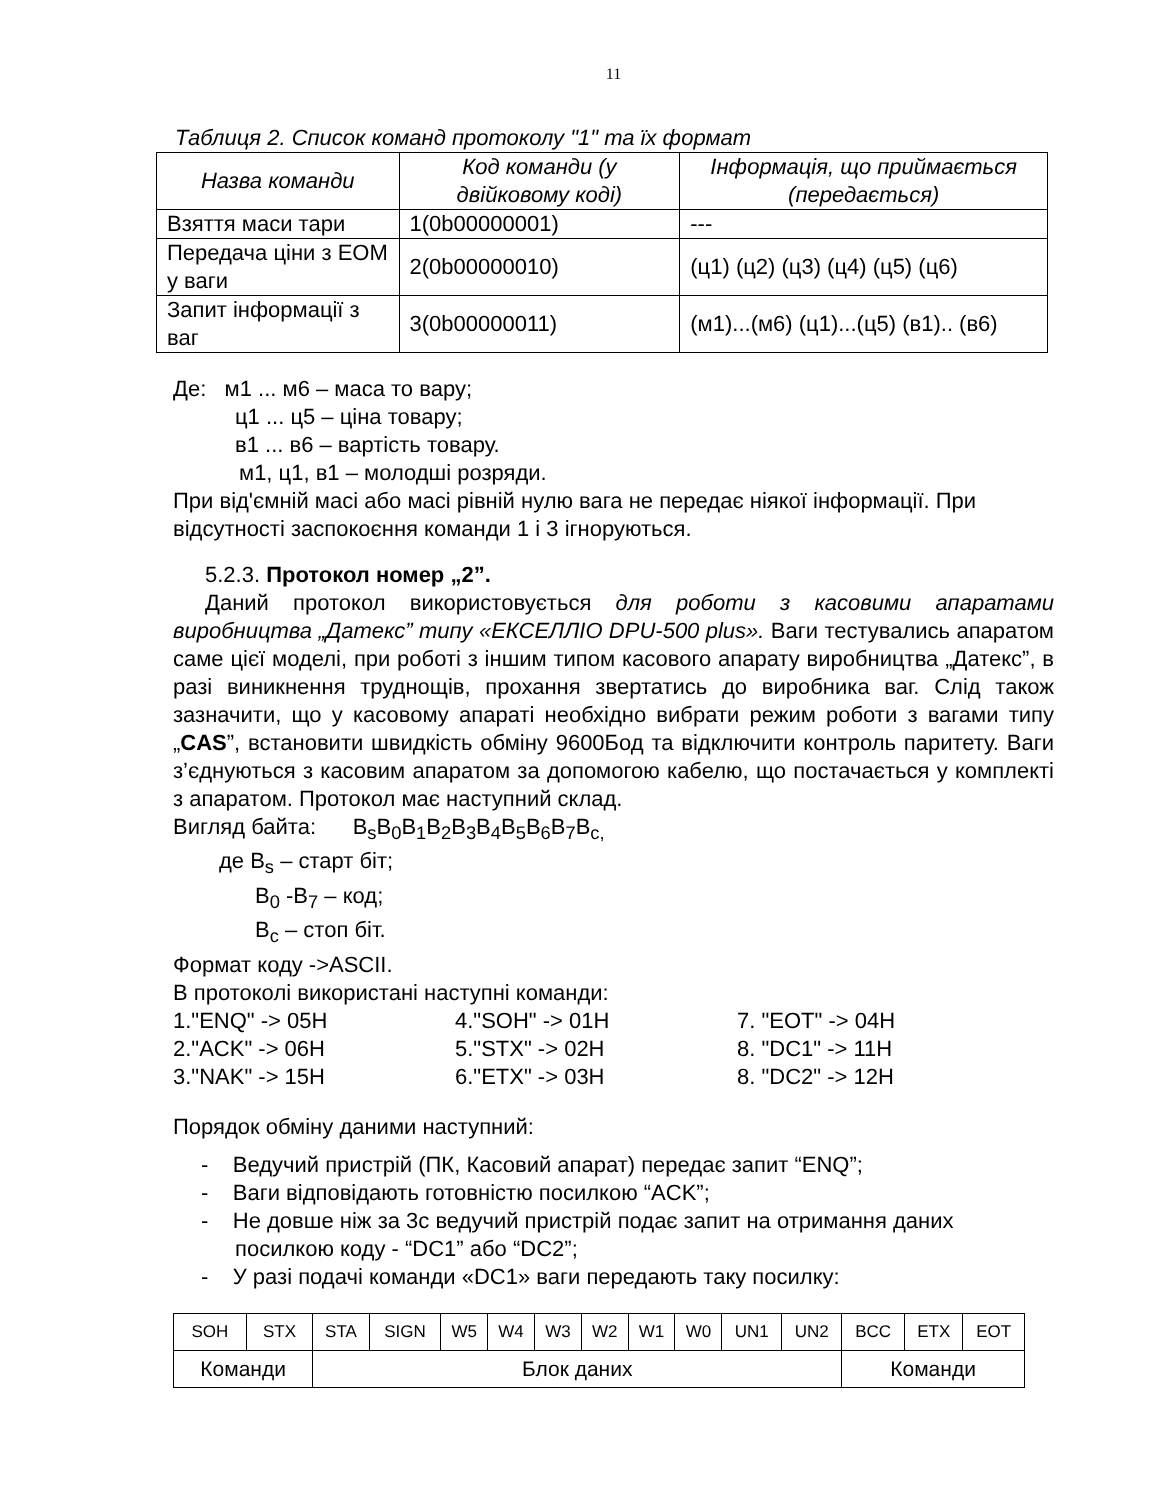11
Таблиця 2. Список команд протоколу "1" та їх формат
| Назва команди | Код команди (у двійковому коді) | Інформація, що приймається (передається) |
| --- | --- | --- |
| Взяття маси тари | 1(0b00000001) | --- |
| Передача ціни з ЕОМ у ваги | 2(0b00000010) | (ц1) (ц2) (ц3) (ц4) (ц5) (ц6) |
| Запит інформації з ваг | 3(0b00000011) | (м1)...(м6) (ц1)...(ц5) (в1).. (в6) |
Де: м1 ... м6 – маса то вару;
ц1 ... ц5 – ціна товару;
в1 ... в6 – вартість товару.
м1, ц1, в1 – молодші розряди.
При від'ємній масі або масі рівній нулю вага не передає ніякої інформації. При відсутності заспокоєння команди 1 і 3 ігноруються.
5.2.3. Протокол номер „2”.
Даний протокол використовується для роботи з касовими апаратами виробництва „Датекс” типу «ЕКСЕЛЛІО DPU-500 plus». Ваги тестувались апаратом саме цієї моделі, при роботі з іншим типом касового апарату виробництва „Датекс”, в разі виникнення труднощів, прохання звертатись до виробника ваг. Слід також зазначити, що у касовому апараті необхідно вибрати режим роботи з вагами типу „CAS”, встановити швидкість обміну 9600Бод та відключити контроль паритету. Ваги з’єднуються з касовим апаратом за допомогою кабелю, що постачається у комплекті з апаратом. Протокол має наступний склад.
Вигляд байта: B<sub>s</sub>B<sub>0</sub>B<sub>1</sub>B<sub>2</sub>B<sub>3</sub>B<sub>4</sub>B<sub>5</sub>B<sub>6</sub>B<sub>7</sub>B<sub>c,</sub>
де B<sub>s</sub> – старт біт;
B<sub>0</sub> -B<sub>7</sub> – код;
B<sub>c</sub> – стоп біт.
Формат коду ->ASCII.
В протоколі використані наступні команди:
1."ENQ" -> 05H 4."SOH" -> 01H 7. "EOT" -> 04H 2."ACK" -> 06H 5."STX" -> 02H 8. "DC1" -> 11H 3."NAK" -> 15H 6."ETX" -> 03H 8. "DC2" -> 12H
Порядок обміну даними наступний:
- Ведучий пристрій (ПК, Касовий апарат) передає запит “ENQ”;
- Ваги відповідають готовністю посилкою “ACK”;
- Не довше ніж за 3с ведучий пристрій подає запит на отримання даних посилкою коду - “DC1” або “DC2”;
- У разі подачі команди «DC1» ваги передають таку посилку:
| SOH | STX | STA | SIGN | W5 | W4 | W3 | W2 | W1 | W0 | UN1 | UN2 | BCC | ETX | EOT |
| Команди | | Блок даних | | | | | | | | | | Команди | | |